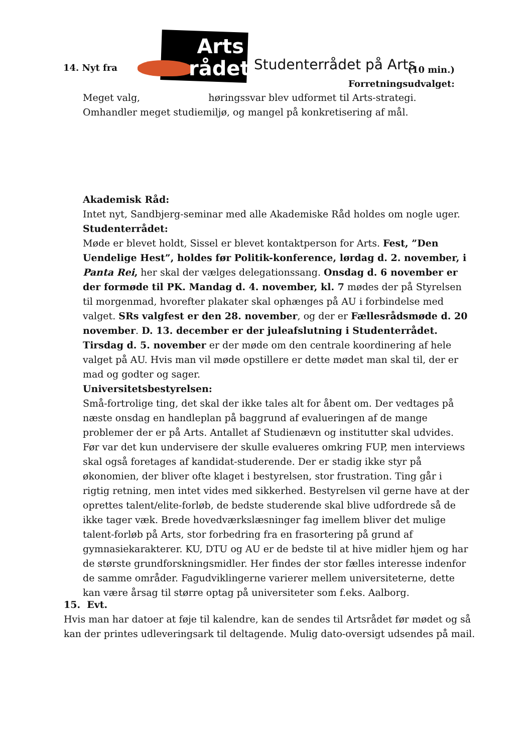14. Nyt fra
Arts rådet
Studenterrådet på Arts (10 min.)
Forretningsudvalget:
Meget valg, høringssvar blev udformet til Arts-strategi. Omhandler meget studiemiljø, og mangel på konkretisering af mål.
Akademisk Råd:
Intet nyt, Sandbjerg-seminar med alle Akademiske Råd holdes om nogle uger.
Studenterrådet:
Møde er blevet holdt, Sissel er blevet kontaktperson for Arts. Fest, ”Den Uendelige Hest”, holdes før Politik-konference, lørdag d. 2. november, i Panta Rei, her skal der vælges delegationssang. Onsdag d. 6 november er der formøde til PK. Mandag d. 4. november, kl. 7 mødes der på Styrelsen til morgenmad, hvorefter plakater skal ophænges på AU i forbindelse med valget. SRs valgfest er den 28. november, og der er Fællesrådsmøde d. 20 november. D. 13. december er der juleafslutning i Studenterrådet.
Tirsdag d. 5. november er der møde om den centrale koordinering af hele valget på AU. Hvis man vil møde opstillere er dette mødet man skal til, der er mad og godter og sager.
Universitetsbestyrelsen:
Små-fortrolige ting, det skal der ikke tales alt for åbent om. Der vedtages på næste onsdag en handleplan på baggrund af evalueringen af de mange problemer der er på Arts. Antallet af Studienævn og institutter skal udvides. Før var det kun undervisere der skulle evalueres omkring FUP, men interviews skal også foretages af kandidat-studerende. Der er stadig ikke styr på økonomien, der bliver ofte klaget i bestyrelsen, stor frustration. Ting går i rigtig retning, men intet vides med sikkerhed. Bestyrelsen vil gerne have at der oprettes talent/elite-forløb, de bedste studerende skal blive udfordrede så de ikke tager væk. Brede hovedværkslæsninger fag imellem bliver det mulige talent-forløb på Arts, stor forbedring fra en frasortering på grund af gymnasiekarakterer. KU, DTU og AU er de bedste til at hive midler hjem og har de største grundforskningsmidler. Her findes der stor fælles interesse indenfor de samme områder. Fagudviklingerne varierer mellem universiteterne, dette kan være årsag til større optag på universiteter som f.eks. Aalborg.
15. Evt.
Hvis man har datoer at føje til kalendre, kan de sendes til Artsrådet før mødet og så kan der printes udleveringsark til deltagende. Mulig dato-oversigt udsendes på mail.